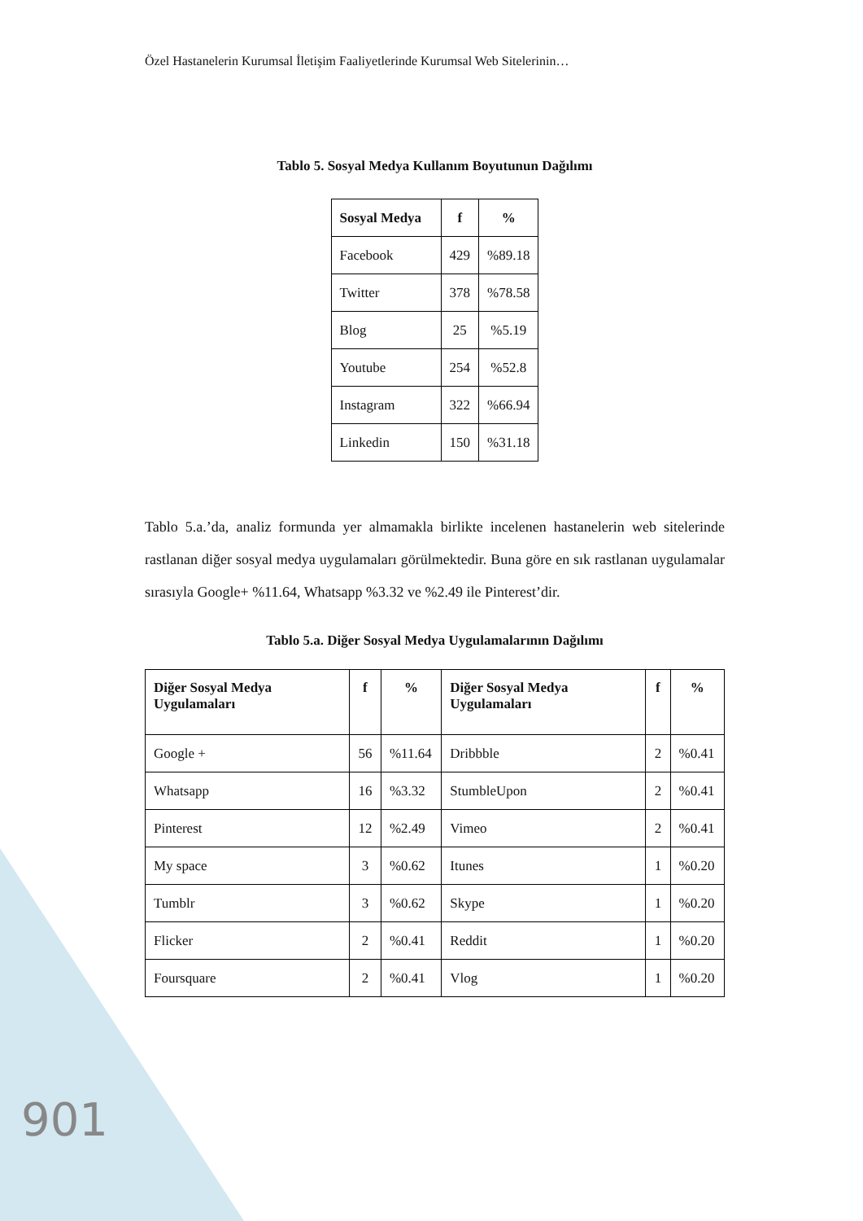Özel Hastanelerin Kurumsal İletişim Faaliyetlerinde Kurumsal Web Sitelerinin…
Tablo 5. Sosyal Medya Kullanım Boyutunun Dağılımı
| Sosyal Medya | f | % |
| --- | --- | --- |
| Facebook | 429 | %89.18 |
| Twitter | 378 | %78.58 |
| Blog | 25 | %5.19 |
| Youtube | 254 | %52.8 |
| Instagram | 322 | %66.94 |
| Linkedin | 150 | %31.18 |
Tablo 5.a.’da, analiz formunda yer almamakla birlikte incelenen hastanelerin web sitelerinde rastlanan diğer sosyal medya uygulamaları görülmektedir. Buna göre en sık rastlanan uygulamalar sırasıyla Google+ %11.64, Whatsapp %3.32 ve %2.49 ile Pinterest’dir.
Tablo 5.a. Diğer Sosyal Medya Uygulamalarının Dağılımı
| Diğer Sosyal Medya Uygulamaları | f | % | Diğer Sosyal Medya Uygulamaları | f | % |
| --- | --- | --- | --- | --- | --- |
| Google + | 56 | %11.64 | Dribbble | 2 | %0.41 |
| Whatsapp | 16 | %3.32 | StumbleUpon | 2 | %0.41 |
| Pinterest | 12 | %2.49 | Vimeo | 2 | %0.41 |
| My space | 3 | %0.62 | Itunes | 1 | %0.20 |
| Tumblr | 3 | %0.62 | Skype | 1 | %0.20 |
| Flicker | 2 | %0.41 | Reddit | 1 | %0.20 |
| Foursquare | 2 | %0.41 | Vlog | 1 | %0.20 |
901